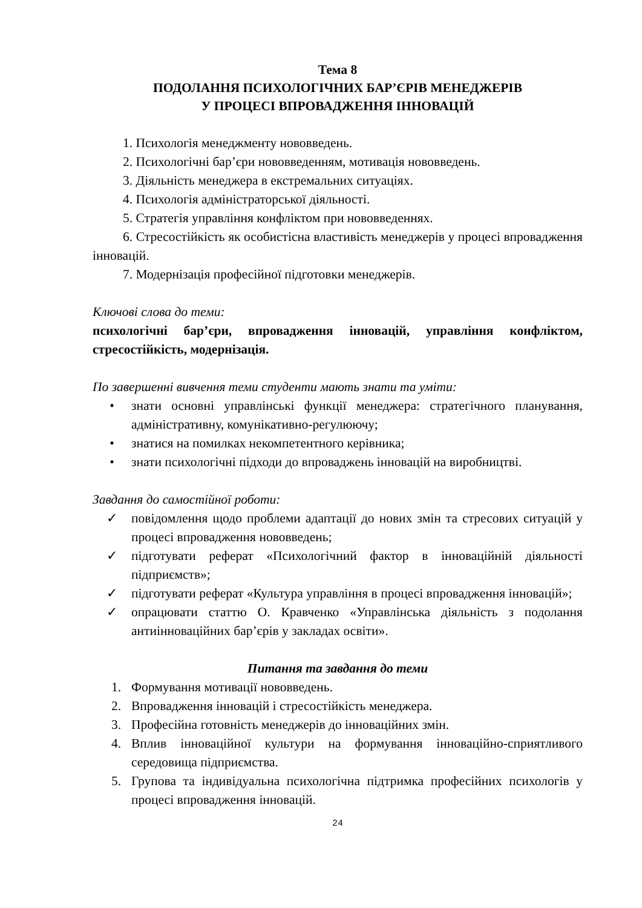Тема 8
ПОДОЛАННЯ ПСИХОЛОГІЧНИХ БАР’ЄРІВ МЕНЕДЖЕРІВ
У ПРОЦЕСІ ВПРОВАДЖЕННЯ ІННОВАЦІЙ
1. Психологія менеджменту нововведень.
2. Психологічні бар’єри нововведенням, мотивація нововведень.
3. Діяльність менеджера в екстремальних ситуаціях.
4. Психологія адміністраторської діяльності.
5. Стратегія управління конфліктом при нововведеннях.
6. Стресостійкість як особистісна властивість менеджерів у процесі впровадження інновацій.
7. Модернізація професійної підготовки менеджерів.
Ключові слова до теми:
психологічні бар’єри, впровадження інновацій, управління конфліктом, стресостійкість, модернізація.
По завершенні вивчення теми студенти мають знати та уміти:
• знати основні управлінські функції менеджера: стратегічного планування, адміністративну, комунікативно-регулюючу;
• знатися на помилках некомпетентного керівника;
• знати психологічні підходи до впроваджень інновацій на виробництві.
Завдання до самостійної роботи:
✓ повідомлення щодо проблеми адаптації до нових змін та стресових ситуацій у процесі впровадження нововведень;
✓ підготувати реферат «Психологічний фактор в інноваційній діяльності підприємств»;
✓ підготувати реферат «Культура управління в процесі впровадження інновацій»;
✓ опрацювати статтю О. Кравченко «Управлінська діяльність з подолання антиінноваційних бар’єрів у закладах освіти».
Питання та завдання до теми
1. Формування мотивації нововведень.
2. Впровадження інновацій і стресостійкість менеджера.
3. Професійна готовність менеджерів до інноваційних змін.
4. Вплив інноваційної культури на формування інноваційно-сприятливого середовища підприємства.
5. Групова та індивідуальна психологічна підтримка професійних психологів у процесі впровадження інновацій.
24